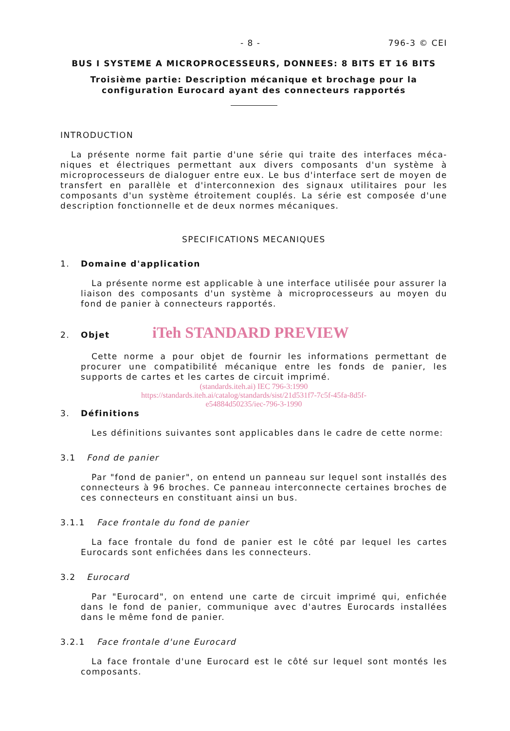- 8 - 796-3 © CEI
BUS I SYSTEME A MICROPROCESSEURS, DONNEES: 8 BITS ET 16 BITS
Troisième partie: Description mécanique et brochage pour la
configuration Eurocard ayant des connecteurs rapportés
INTRODUCTION
La présente norme fait partie d'une série qui traite des interfaces méca-niques et électriques permettant aux divers composants d'un système à microprocesseurs de dialoguer entre eux. Le bus d'interface sert de moyen de transfert en parallèle et d'interconnexion des signaux utilitaires pour les composants d'un système étroitement couplés. La série est composée d'une description fonctionnelle et de deux normes mécaniques.
SPECIFICATIONS MECANIQUES
1. Domaine d'application
La présente norme est applicable à une interface utilisée pour assurer la liaison des composants d'un système à microprocesseurs au moyen du fond de panier à connecteurs rapportés.
2. Objet iTeh STANDARD PREVIEW
Cette norme a pour objet de fournir les informations permettant de procurer une compatibilité mécanique entre les fonds de panier, les supports de cartes et les cartes de circuit imprimé.
(standards.iteh.ai) IEC 796-3:1990
https://standards.iteh.ai/catalog/standards/sist/21d531f7-7c5f-45fa-8d5f-
e54884d50235/iec-796-3-1990
3. Définitions
Les définitions suivantes sont applicables dans le cadre de cette norme:
3.1 Fond de panier
Par "fond de panier", on entend un panneau sur lequel sont installés des connecteurs à 96 broches. Ce panneau interconnecte certaines broches de ces connecteurs en constituant ainsi un bus.
3.1.1 Face frontale du fond de panier
La face frontale du fond de panier est le côté par lequel les cartes Eurocards sont enfichées dans les connecteurs.
3.2 Eurocard
Par "Eurocard", on entend une carte de circuit imprimé qui, enfichée dans le fond de panier, communique avec d'autres Eurocards installées dans le même fond de panier.
3.2.1 Face frontale d'une Eurocard
La face frontale d'une Eurocard est le côté sur lequel sont montés les composants.